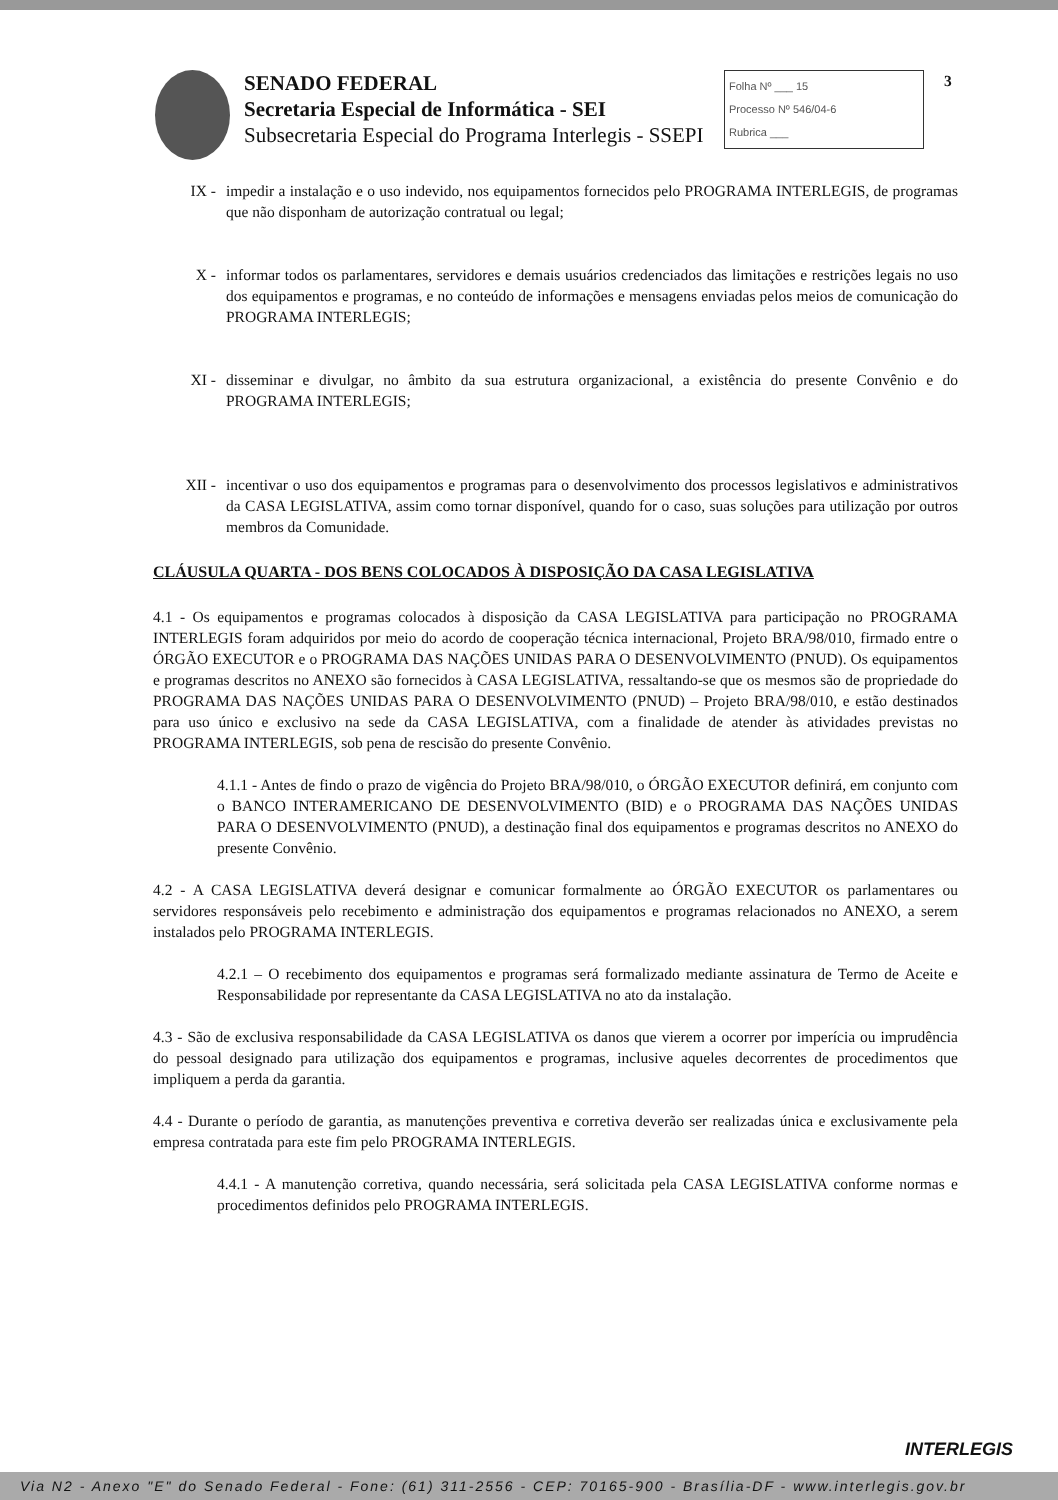SENADO FEDERAL
Secretaria Especial de Informática - SEI
Subsecretaria Especial do Programa Interlegis - SSEPI
Folha Nº ___ 15
Processo Nº 546/04-6
Rubrica ___
3
IX - impedir a instalação e o uso indevido, nos equipamentos fornecidos pelo PROGRAMA INTERLEGIS, de programas que não disponham de autorização contratual ou legal;
X - informar todos os parlamentares, servidores e demais usuários credenciados das limitações e restrições legais no uso dos equipamentos e programas, e no conteúdo de informações e mensagens enviadas pelos meios de comunicação do PROGRAMA INTERLEGIS;
XI - disseminar e divulgar, no âmbito da sua estrutura organizacional, a existência do presente Convênio e do PROGRAMA INTERLEGIS;
XII - incentivar o uso dos equipamentos e programas para o desenvolvimento dos processos legislativos e administrativos da CASA LEGISLATIVA, assim como tornar disponível, quando for o caso, suas soluções para utilização por outros membros da Comunidade.
CLÁUSULA QUARTA - DOS BENS COLOCADOS À DISPOSIÇÃO DA CASA LEGISLATIVA
4.1 - Os equipamentos e programas colocados à disposição da CASA LEGISLATIVA para participação no PROGRAMA INTERLEGIS foram adquiridos por meio do acordo de cooperação técnica internacional, Projeto BRA/98/010, firmado entre o ÓRGÃO EXECUTOR e o PROGRAMA DAS NAÇÕES UNIDAS PARA O DESENVOLVIMENTO (PNUD). Os equipamentos e programas descritos no ANEXO são fornecidos à CASA LEGISLATIVA, ressaltando-se que os mesmos são de propriedade do PROGRAMA DAS NAÇÕES UNIDAS PARA O DESENVOLVIMENTO (PNUD) – Projeto BRA/98/010, e estão destinados para uso único e exclusivo na sede da CASA LEGISLATIVA, com a finalidade de atender às atividades previstas no PROGRAMA INTERLEGIS, sob pena de rescisão do presente Convênio.
4.1.1 - Antes de findo o prazo de vigência do Projeto BRA/98/010, o ÓRGÃO EXECUTOR definirá, em conjunto com o BANCO INTERAMERICANO DE DESENVOLVIMENTO (BID) e o PROGRAMA DAS NAÇÕES UNIDAS PARA O DESENVOLVIMENTO (PNUD), a destinação final dos equipamentos e programas descritos no ANEXO do presente Convênio.
4.2 - A CASA LEGISLATIVA deverá designar e comunicar formalmente ao ÓRGÃO EXECUTOR os parlamentares ou servidores responsáveis pelo recebimento e administração dos equipamentos e programas relacionados no ANEXO, a serem instalados pelo PROGRAMA INTERLEGIS.
4.2.1 – O recebimento dos equipamentos e programas será formalizado mediante assinatura de Termo de Aceite e Responsabilidade por representante da CASA LEGISLATIVA no ato da instalação.
4.3 - São de exclusiva responsabilidade da CASA LEGISLATIVA os danos que vierem a ocorrer por imperícia ou imprudência do pessoal designado para utilização dos equipamentos e programas, inclusive aqueles decorrentes de procedimentos que impliquem a perda da garantia.
4.4 - Durante o período de garantia, as manutenções preventiva e corretiva deverão ser realizadas única e exclusivamente pela empresa contratada para este fim pelo PROGRAMA INTERLEGIS.
4.4.1 - A manutenção corretiva, quando necessária, será solicitada pela CASA LEGISLATIVA conforme normas e procedimentos definidos pelo PROGRAMA INTERLEGIS.
INTERLEGIS
Via N2 - Anexo "E" do Senado Federal - Fone: (61) 311-2556 - CEP: 70165-900 - Brasília-DF - www.interlegis.gov.br